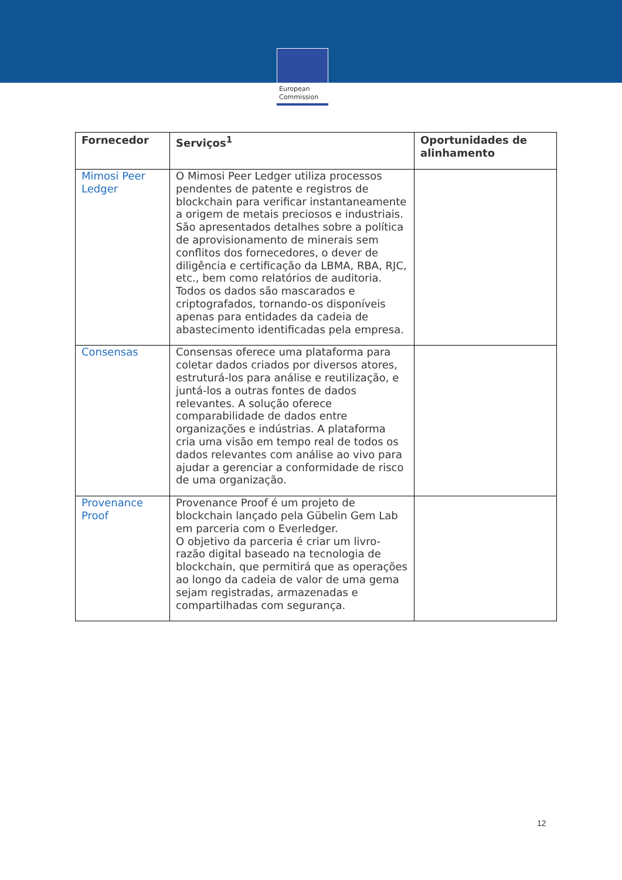European
Commission
| Fornecedor | Serviços<sup>1</sup> | Oportunidades de alinhamento |
| --- | --- | --- |
| Mimosi Peer Ledger | O Mimosi Peer Ledger utiliza processos pendentes de patente e registros de blockchain para verificar instantaneamente a origem de metais preciosos e industriais. São apresentados detalhes sobre a política de aprovisionamento de minerais sem conflitos dos fornecedores, o dever de diligência e certificação da LBMA, RBA, RJC, etc., bem como relatórios de auditoria. Todos os dados são mascarados e criptografados, tornando-os disponíveis apenas para entidades da cadeia de abastecimento identificadas pela empresa. | |
| Consensas | Consensas oferece uma plataforma para coletar dados criados por diversos atores, estruturá-los para análise e reutilização, e juntá-los a outras fontes de dados relevantes. A solução oferece comparabilidade de dados entre organizações e indústrias. A plataforma cria uma visão em tempo real de todos os dados relevantes com análise ao vivo para ajudar a gerenciar a conformidade de risco de uma organização. | |
| Provenance Proof | Provenance Proof é um projeto de blockchain lançado pela Gübelin Gem Lab em parceria com o Everledger. O objetivo da parceria é criar um livro-razão digital baseado na tecnologia de blockchain, que permitirá que as operações ao longo da cadeia de valor de uma gema sejam registradas, armazenadas e compartilhadas com segurança. | |
12